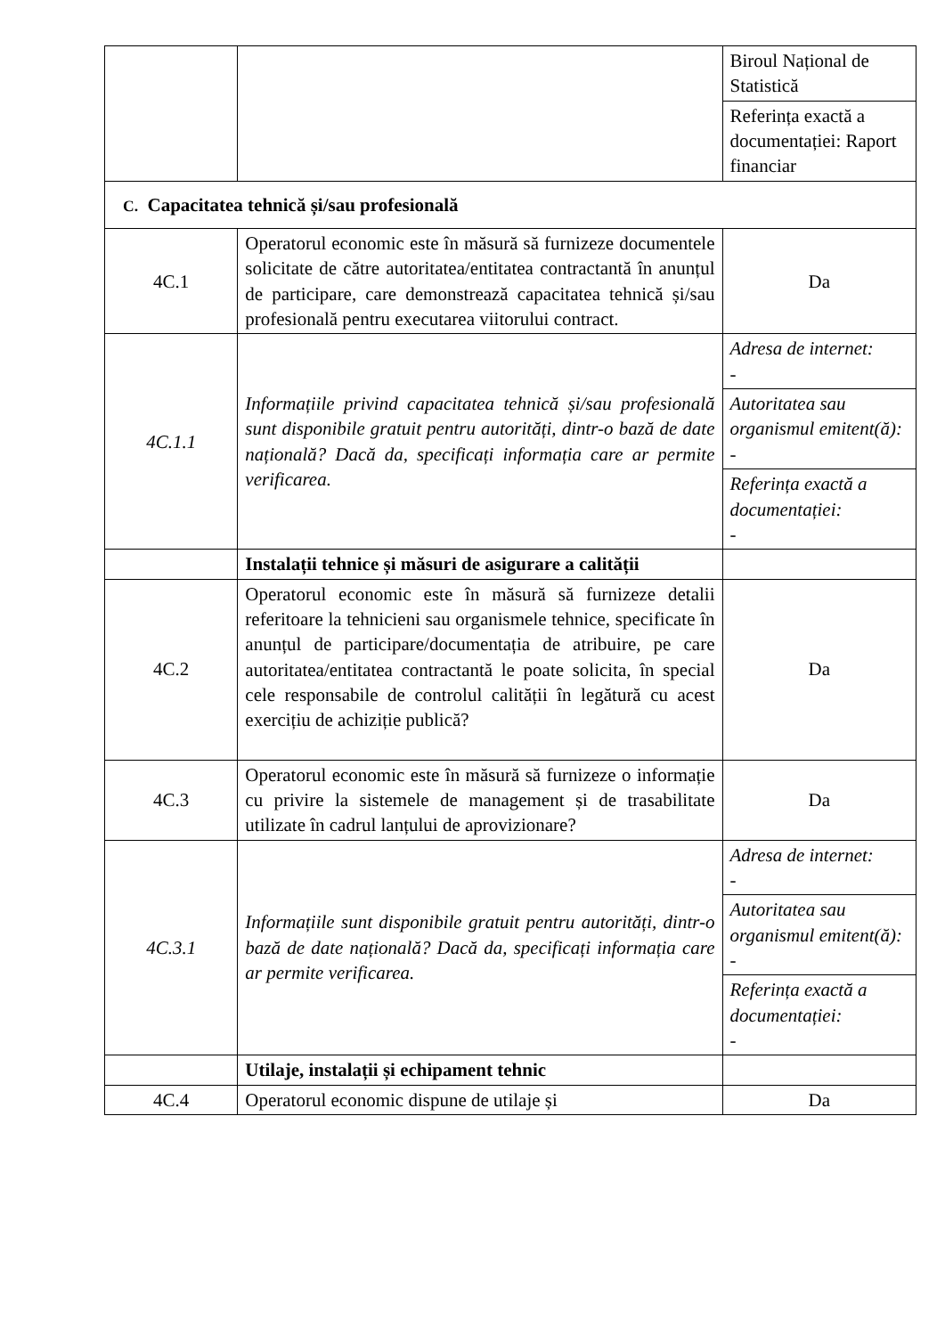| | | Biroul Național de Statistică |
| | | Referința exactă a documentației: Raport financiar |
| C. Capacitatea tehnică și/sau profesională | | |
| 4C.1 | Operatorul economic este în măsură să furnizeze documentele solicitate de către autoritatea/entitatea contractantă în anunțul de participare, care demonstrează capacitatea tehnică și/sau profesională pentru executarea viitorului contract. | Da |
| 4C.1.1 | Informațiile privind capacitatea tehnică și/sau profesională sunt disponibile gratuit pentru autorități, dintr-o bază de date națională? Dacă da, specificați informația care ar permite verificarea. | Adresa de internet: - Autoritatea sau organismul emitent(ă): - Referința exactă a documentației: - |
| | Instalații tehnice și măsuri de asigurare a calității | |
| 4C.2 | Operatorul economic este în măsură să furnizeze detalii referitoare la tehnicieni sau organismele tehnice, specificate în anunțul de participare/documentația de atribuire, pe care autoritatea/entitatea contractantă le poate solicita, în special cele responsabile de controlul calității în legătură cu acest exercițiu de achiziție publică? | Da |
| 4C.3 | Operatorul economic este în măsură să furnizeze o informație cu privire la sistemele de management și de trasabilitate utilizate în cadrul lanțului de aprovizionare? | Da |
| 4C.3.1 | Informațiile sunt disponibile gratuit pentru autorități, dintr-o bază de date națională? Dacă da, specificați informația care ar permite verificarea. | Adresa de internet: - Autoritatea sau organismul emitent(ă): - Referința exactă a documentației: - |
| | Utilaje, instalații și echipament tehnic | |
| 4C.4 | Operatorul economic dispune de utilaje și | Da |